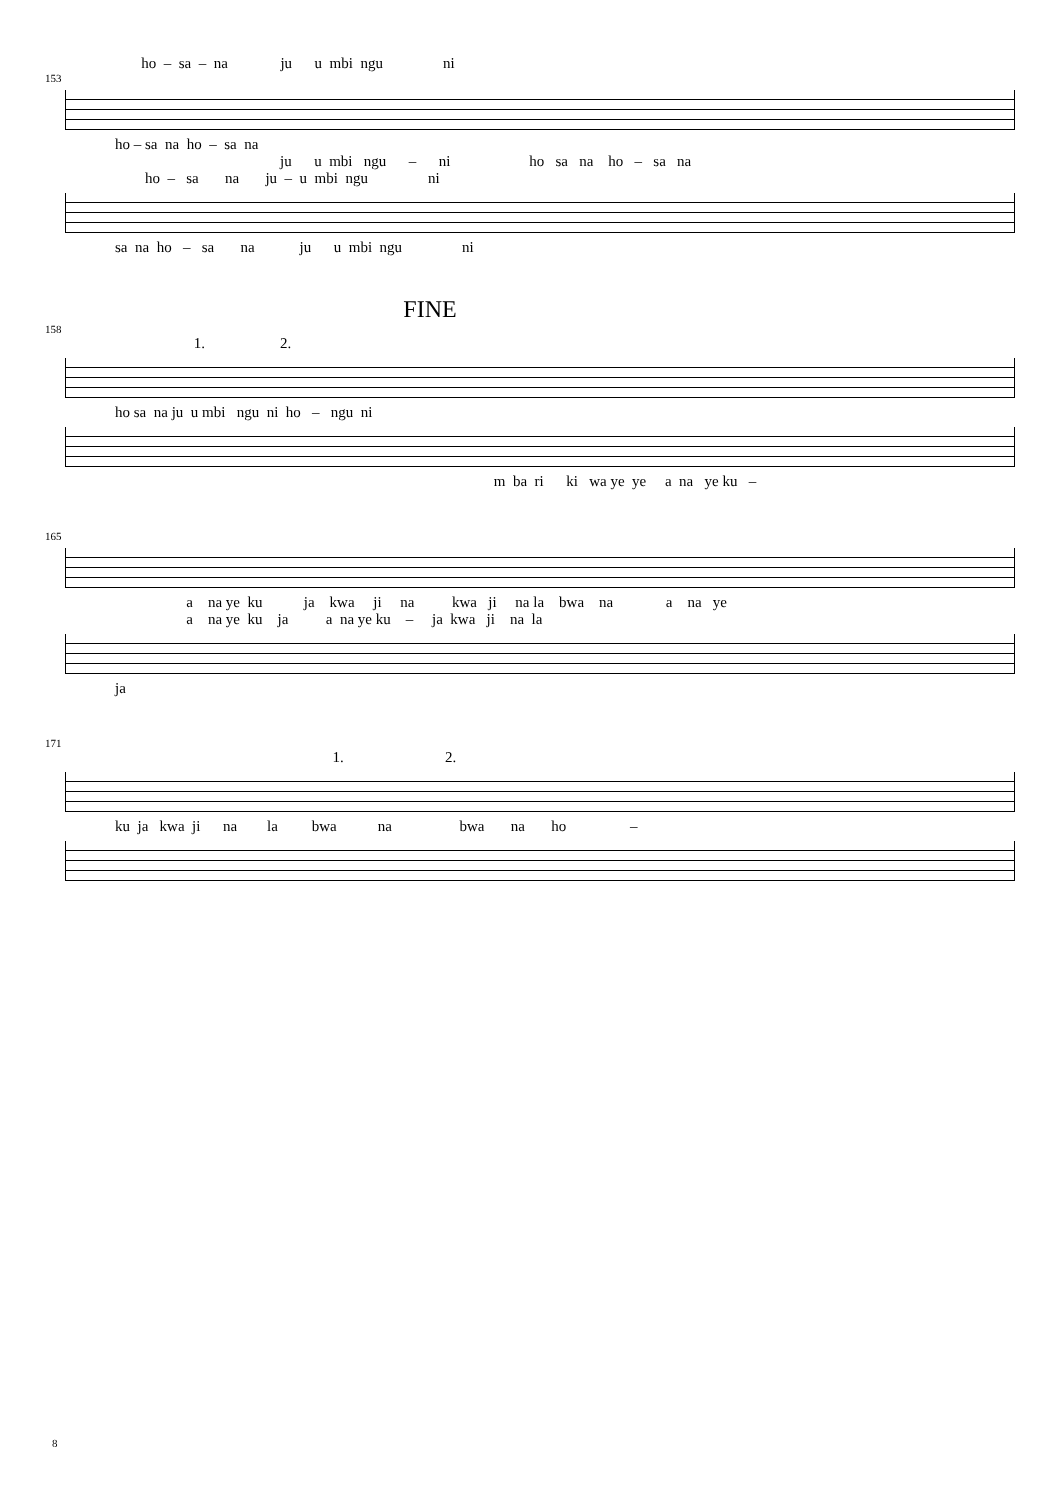ho – sa – na ju u mbi ngu ni
153
ho – sa na ho – sa na
ju u mbi ngu – ni ho sa na ho – sa na
ho – sa na ju – u mbi ngu ni
sa na ho – sa na ju u mbi ngu ni
FINE
158
1. 2.
ho sa na ju u mbi ngu ni ho – ngu ni
m ba ri ki wa ye ye a na ye ku –
165
a na ye ku ja kwa ji na kwa ji na la bwa na a na ye
a na ye ku ja a na ye ku – ja kwa ji na la
ja
171
1. 2.
ku ja kwa ji na la bwa na bwa na ho –
8